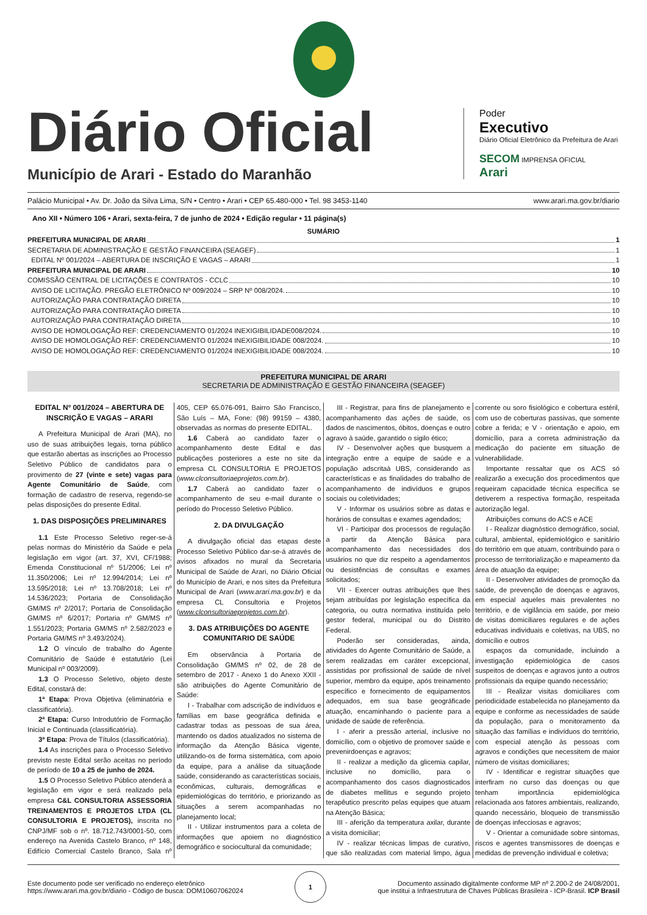Diário Oficial
Município de Arari - Estado do Maranhão
Poder
Executivo
Diário Oficial Eletrônico da Prefeitura de Arari
SECOM IMPRENSA OFICIAL Arari
Palácio Municipal • Av. Dr. João da Silva Lima, S/N • Centro • Arari • CEP 65.480-000 • Tel. 98 3453-1140 www.arari.ma.gov.br/diario
Ano XII • Número 106 • Arari, sexta-feira, 7 de junho de 2024 • Edição regular • 11 página(s)
SUMÁRIO
PREFEITURA MUNICIPAL DE ARARI 1
SECRETARIA DE ADMINISTRAÇÃO E GESTÃO FINANCEIRA (SEAGEF) 1
EDITAL Nº 001/2024 – ABERTURA DE INSCRIÇÃO E VAGAS – ARARI 1
PREFEITURA MUNICIPAL DE ARARI 10
COMISSÃO CENTRAL DE LICITAÇÕES E CONTRATOS - CCLC 10
AVISO DE LICITAÇÃO. PREGÃO ELETRÔNICO Nº 009/2024 – SRP Nº 008/2024. 10
AUTORIZAÇÃO PARA CONTRATAÇÃO DIRETA 10
AUTORIZAÇÃO PARA CONTRATAÇÃO DIRETA 10
AUTORIZAÇÃO PARA CONTRATAÇÃO DIRETA 10
AVISO DE HOMOLOGAÇÃO REF: CREDENCIAMENTO 01/2024 INEXIGIBILIDADE008/2024. 10
AVISO DE HOMOLOGAÇÃO REF: CREDENCIAMENTO 01/2024 INEXIGIBILIDADE 008/2024. 10
AVISO DE HOMOLOGAÇÃO REF: CREDENCIAMENTO 01/2024 INEXIGIBILIDADE 008/2024. 10
PREFEITURA MUNICIPAL DE ARARI
SECRETARIA DE ADMINISTRAÇÃO E GESTÃO FINANCEIRA (SEAGEF)
EDITAL Nº 001/2024 – ABERTURA DE INSCRIÇÃO E VAGAS – ARARI
A Prefeitura Municipal de Arari (MA), no uso de suas atribuições legais, torna público que estarão abertas as inscrições ao Processo Seletivo Público de candidatos para o provimento de 27 (vinte e sete) vagas para Agente Comunitário de Saúde, com formação de cadastro de reserva, regendo-se pelas disposições do presente Edital.
1. DAS DISPOSIÇÕES PRELIMINARES
1.1 Este Processo Seletivo reger-se-á pelas normas do Ministério da Saúde e pela legislação em vigor (art. 37, XVI, CF/1988; Emenda Constitucional nº 51/2006; Lei nº 11.350/2006; Lei nº 12.994/2014; Lei nº 13.595/2018; Lei nº 13.708/2018; Lei nº 14.536/2023; Portaria de Consolidação GM/MS nº 2/2017; Portaria de Consolidação GM/MS nº 6/2017; Portaria nº GM/MS nº 1.551/2023; Portaria GM/MS nº 2.582/2023 e Portaria GM/MS nº 3.493/2024).
1.2 O vínculo de trabalho do Agente Comunitário de Saúde é estatutário (Lei Municipal nº 003/2009).
1.3 O Processo Seletivo, objeto deste Edital, constará de:
1ª Etapa: Prova Objetiva (eliminatória e classificatória).
2ª Etapa: Curso Introdutório de Formação Inicial e Continuada (classificatória).
3ª Etapa: Prova de Títulos (classificatória).
1.4 As inscrições para o Processo Seletivo previsto neste Edital serão aceitas no período de período de 10 a 25 de junho de 2024.
1.5 O Processo Seletivo Público atenderá a legislação em vigor e será realizado pela empresa C&L CONSULTORIA ASSESSORIA TREINAMENTOS E PROJETOS LTDA (CL CONSULTORIA E PROJETOS), inscrita no CNPJ/MF sob o nº. 18.712.743/0001-50, com endereço na Avenida Castelo Branco, nº 148, Edifício Comercial Castelo Branco, Sala nº 405, CEP 65.076-091, Bairro São Francisco, São Luís – MA, Fone: (98) 99159 – 4380, observadas as normas do presente EDITAL.
1.6 Caberá ao candidato fazer o acompanhamento deste Edital e das publicações posteriores a este no site da empresa CL CONSULTORIA E PROJETOS (www.clconsultoriaeprojetos.com.br).
1.7 Caberá ao candidato fazer o acompanhamento de seu e-mail durante o período do Processo Seletivo Público.
2. DA DIVULGAÇÃO
A divulgação oficial das etapas deste Processo Seletivo Público dar-se-á através de avisos afixados no mural da Secretaria Municipal de Saúde de Arari, no Diário Oficial do Município de Arari, e nos sites da Prefeitura Municipal de Arari (www.arari.ma.gov.br) e da empresa CL Consultoria e Projetos (www.clconsultoriaeprojetos.com.br).
3. DAS ATRIBUIÇÕES DO AGENTE COMUNITARIO DE SAÚDE
Em observância à Portaria de Consolidação GM/MS nº 02, de 28 de setembro de 2017 - Anexo 1 do Anexo XXII - são atribuições do Agente Comunitário de Saúde:
I - Trabalhar com adscrição de indivíduos e famílias em base geográfica definida e cadastrar todas as pessoas de sua área, mantendo os dados atualizados no sistema de informação da Atenção Básica vigente, utilizando-os de forma sistemática, com apoio da equipe, para a análise da situaçãode saúde, considerando as características sociais, econômicas, culturais, demográficas e epidemiológicas do território, e priorizando as situações a serem acompanhadas no planejamento local;
II - Utilizar instrumentos para a coleta de informações que apoiem no diagnóstico demográfico e sociocultural da comunidade;
III - Registrar, para fins de planejamento e acompanhamento das ações de saúde, os dados de nascimentos, óbitos, doenças e outro agravo à saúde, garantido o sigilo ético;
IV - Desenvolver ações que busquem a integração entre a equipe de saúde e a população adscritaà UBS, considerando as características e as finalidades do trabalho de acompanhamento de indivíduos e grupos sociais ou coletividades;
V - Informar os usuários sobre as datas e horários de consultas e exames agendados;
VI - Participar dos processos de regulação a partir da Atenção Básica para acompanhamento das necessidades dos usuários no que diz respeito a agendamentos ou desistências de consultas e exames solicitados;
VII - Exercer outras atribuições que lhes sejam atribuídas por legislação específica da categoria, ou outra normativa instituída pelo gestor federal, municipal ou do Distrito Federal.
Poderão ser consideradas, ainda, atividades do Agente Comunitário de Saúde, a serem realizadas em caráter excepcional, assistidas por profissional de saúde de nível superior, membro da equipe, após treinamento específico e fornecimento de equipamentos adequados, em sua base geográficade atuação, encaminhando o paciente para a unidade de saúde de referência.
I - aferir a pressão arterial, inclusive no domicílio, com o objetivo de promover saúde e prevenirdoenças e agravos;
II - realizar a medição da glicemia capilar, inclusive no domicílio, para o acompanhamento dos casos diagnosticados de diabetes mellitus e segundo projeto terapêutico prescrito pelas equipes que atuam na Atenção Básica;
III - aferição da temperatura axilar, durante a visita domiciliar;
IV - realizar técnicas limpas de curativo, que são realizadas com material limpo, água corrente ou soro fisiológico e cobertura estéril, com uso de coberturas passivas, que somente cobre a ferida; e V - orientação e apoio, em domicílio, para a correta administração da medicação do paciente em situação de vulnerabilidade.
Importante ressaltar que os ACS só realizarão a execução dos procedimentos que requeiram capacidade técnica específica se detiverem a respectiva formação, respeitada autorização legal.
Atribuições comuns do ACS e ACE
I - Realizar diagnóstico demográfico, social, cultural, ambiental, epidemiológico e sanitário do território em que atuam, contribuindo para o processo de territorialização e mapeamento da área de atuação da equipe;
II - Desenvolver atividades de promoção da saúde, de prevenção de doenças e agravos, em especial aqueles mais prevalentes no território, e de vigilância em saúde, por meio de visitas domiciliares regulares e de ações educativas individuais e coletivas, na UBS, no domicílio e outros
espaços da comunidade, incluindo a investigação epidemiológica de casos suspeitos de doenças e agravos junto a outros profissionais da equipe quando necessário;
III - Realizar visitas domiciliares com periodicidade estabelecida no planejamento da equipe e conforme as necessidades de saúde da população, para o monitoramento da situação das famílias e indivíduos do território, com especial atenção às pessoas com agravos e condições que necessitem de maior número de visitas domiciliares;
IV - Identificar e registrar situações que interfiram no curso das doenças ou que tenham importância epidemiológica relacionada aos fatores ambientais, realizando, quando necessário, bloqueio de transmissão de doenças infecciosas e agravos;
V - Orientar a comunidade sobre sintomas, riscos e agentes transmissores de doenças e medidas de prevenção individual e coletiva;
Este documento pode ser verificado no endereço eletrônico
https://www.arari.ma.gov.br/diario - Código de busca: DOM10607062024
1
Documento assinado digitalmente conforme MP nº 2.200-2 de 24/08/2001,
que institui a Infraestrutura de Chaves Públicas Brasileira - ICP-Brasil. ICP Brasil